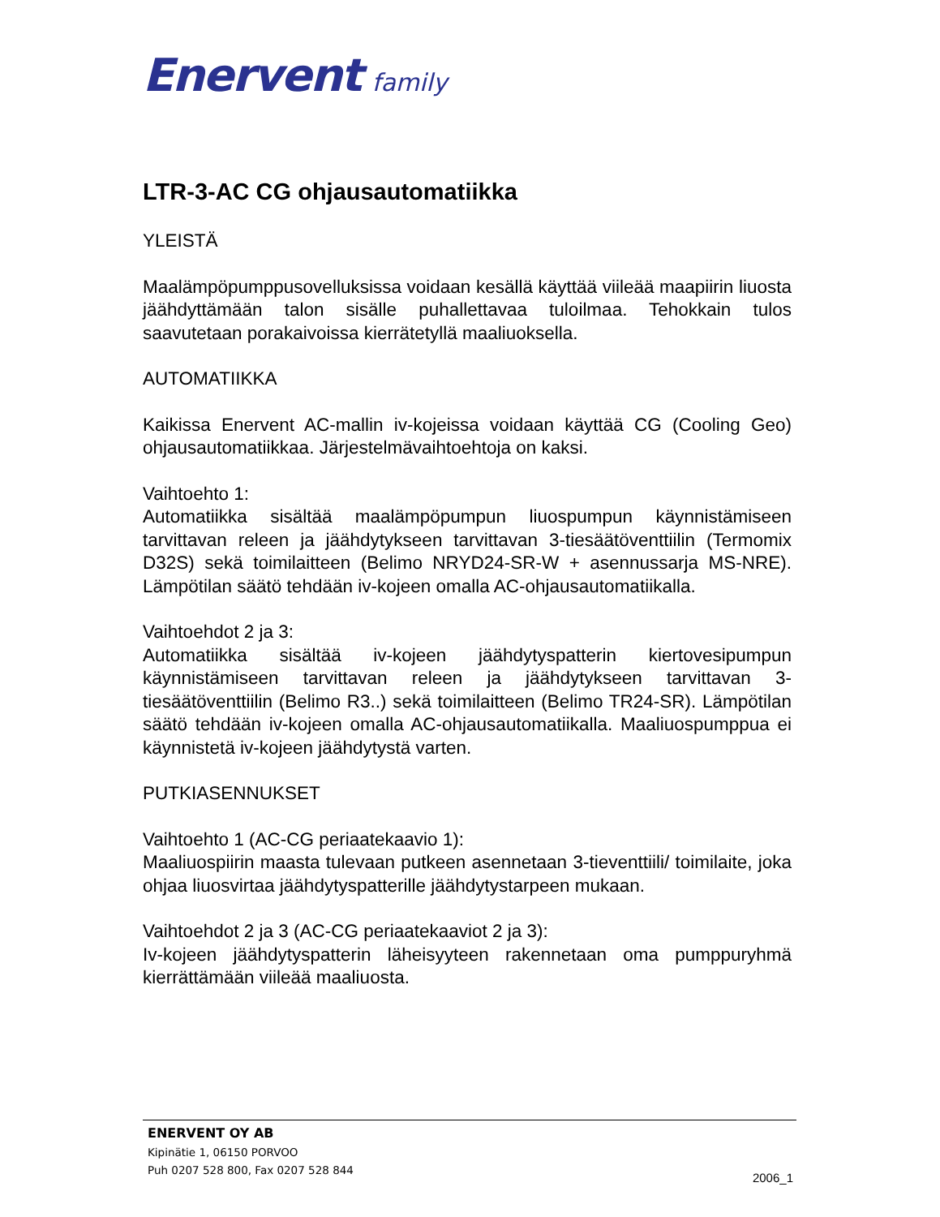Enervent family
LTR-3-AC CG ohjausautomatiikka
YLEISTÄ
Maalämpöpumppusovelluksissa voidaan kesällä käyttää viileää maapiirin liuosta jäähdyttämään talon sisälle puhallettavaa tuloilmaa. Tehokkain tulos saavutetaan porakaivoissa kierrätetyllä maaliuoksella.
AUTOMATIIKKA
Kaikissa Enervent AC-mallin iv-kojeissa voidaan käyttää CG (Cooling Geo) ohjausautomatiikkaa. Järjestelmävaihtoehtoja on kaksi.
Vaihtoehto 1:
Automatiikka sisältää maalämpöpumpun liuospumpun käynnistämiseen tarvittavan releen ja jäähdytykseen tarvittavan 3-tiesäätöventtiilin (Termomix D32S) sekä toimilaitteen (Belimo NRYD24-SR-W + asennussarja MS-NRE). Lämpötilan säätö tehdään iv-kojeen omalla AC-ohjausautomatiikalla.
Vaihtoehdot 2 ja 3:
Automatiikka sisältää iv-kojeen jäähdytyspatterin kiertovesipumpun käynnistämiseen tarvittavan releen ja jäähdytykseen tarvittavan 3-tiesäätöventtiilin (Belimo R3..) sekä toimilaitteen (Belimo TR24-SR). Lämpötilan säätö tehdään iv-kojeen omalla AC-ohjausautomatiikalla. Maaliuospumppua ei käynnistetä iv-kojeen jäähdytystä varten.
PUTKIASENNUKSET
Vaihtoehto 1 (AC-CG periaatekaavio 1):
Maaliuospiirin maasta tulevaan putkeen asennetaan 3-tieventtiili/ toimilaite, joka ohjaa liuosvirtaa jäähdytyspatterille jäähdytystarpeen mukaan.
Vaihtoehdot 2 ja 3 (AC-CG periaatekaaviot 2 ja 3):
Iv-kojeen jäähdytyspatterin läheisyyteen rakennetaan oma pumppuryhmä kierrättämään viileää maaliuosta.
ENERVENT OY AB
Kipinätie 1, 06150 PORVOO
Puh 0207 528 800, Fax 0207 528 844
2006_1